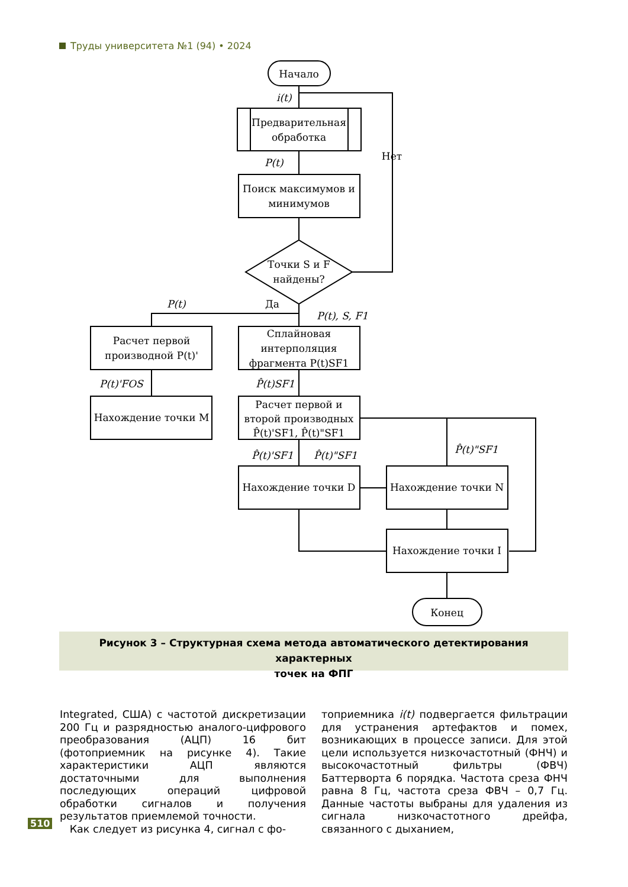Труды университета №1 (94) • 2024
Начало
Предварительная
обработка
Поиск максимумов и
минимумов
Точки S и F
найдены?
Нет
i(t)
P(t)
P(t)
Да
P(t), S, F1
Расчет первой
производной P(t)'
Сплайновая
интерполяция
фрагмента P(t)SF1
P(t)'FOS
P̂(t)SF1
Нахождение точки M
Расчет первой и
второй производных
P̂(t)'SF1, P̂(t)"SF1
P̂(t)'SF1
P̂(t)"SF1
P̂(t)"SF1
Нахождение точки D
Нахождение точки N
Нахождение точки I
Конец
Рисунок 3 – Структурная схема метода автоматического детектирования характерных
точек на ФПГ
Integrated, США) с частотой дискретизации 200 Гц и разрядностью аналого-цифрового преобразования (АЦП) 16 бит (фотоприемник на рисунке 4). Такие характеристики АЦП являются достаточными для выполнения последующих операций цифровой обработки сигналов и получения результатов приемлемой точности.
Как следует из рисунка 4, сигнал с фо-
топриемника i(t) подвергается фильтрации для устранения артефактов и помех, возникающих в процессе записи. Для этой цели используется низкочастотный (ФНЧ) и высокочастотный фильтры (ФВЧ) Баттерворта 6 порядка. Частота среза ФНЧ равна 8 Гц, частота среза ФВЧ – 0,7 Гц. Данные частоты выбраны для удаления из сигнала низкочастотного дрейфа, связанного с дыханием,
510